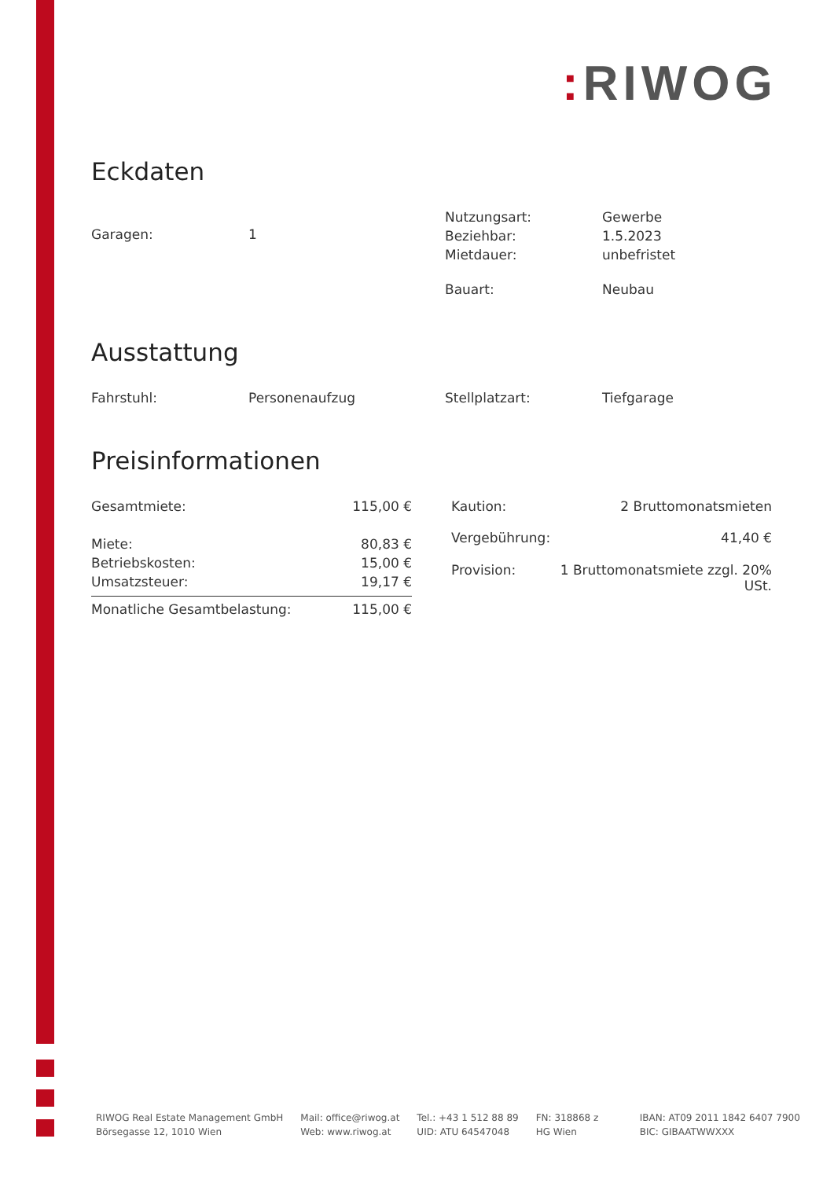: RIWOG
Eckdaten
| Garagen: | 1 |
| Nutzungsart: | Gewerbe |
| Beziehbar: | 1.5.2023 |
| Mietdauer: | unbefristet |
| Bauart: | Neubau |
Ausstattung
| Fahrstuhl: | Personenaufzug |
| Stellplatzart: | Tiefgarage |
Preisinformationen
| Gesamtmiete: | 115,00 € |
| Miete: | 80,83 € |
| Betriebskosten: | 15,00 € |
| Umsatzsteuer: | 19,17 € |
| Monatliche Gesamtbelastung: | 115,00 € |
| Kaution: | 2 Bruttomonatsmieten |
| Vergebührung: | 41,40 € |
| Provision: | 1 Bruttomonatsmiete zzgl. 20% USt. |
RIWOG Real Estate Management GmbH
Börsegasse 12, 1010 Wien
Mail: office@riwog.at
Web: www.riwog.at
Tel.: +43 1 512 88 89
UID: ATU 64547048
FN: 318868 z
HG Wien
IBAN: AT09 2011 1842 6407 7900
BIC: GIBAATWWXXX